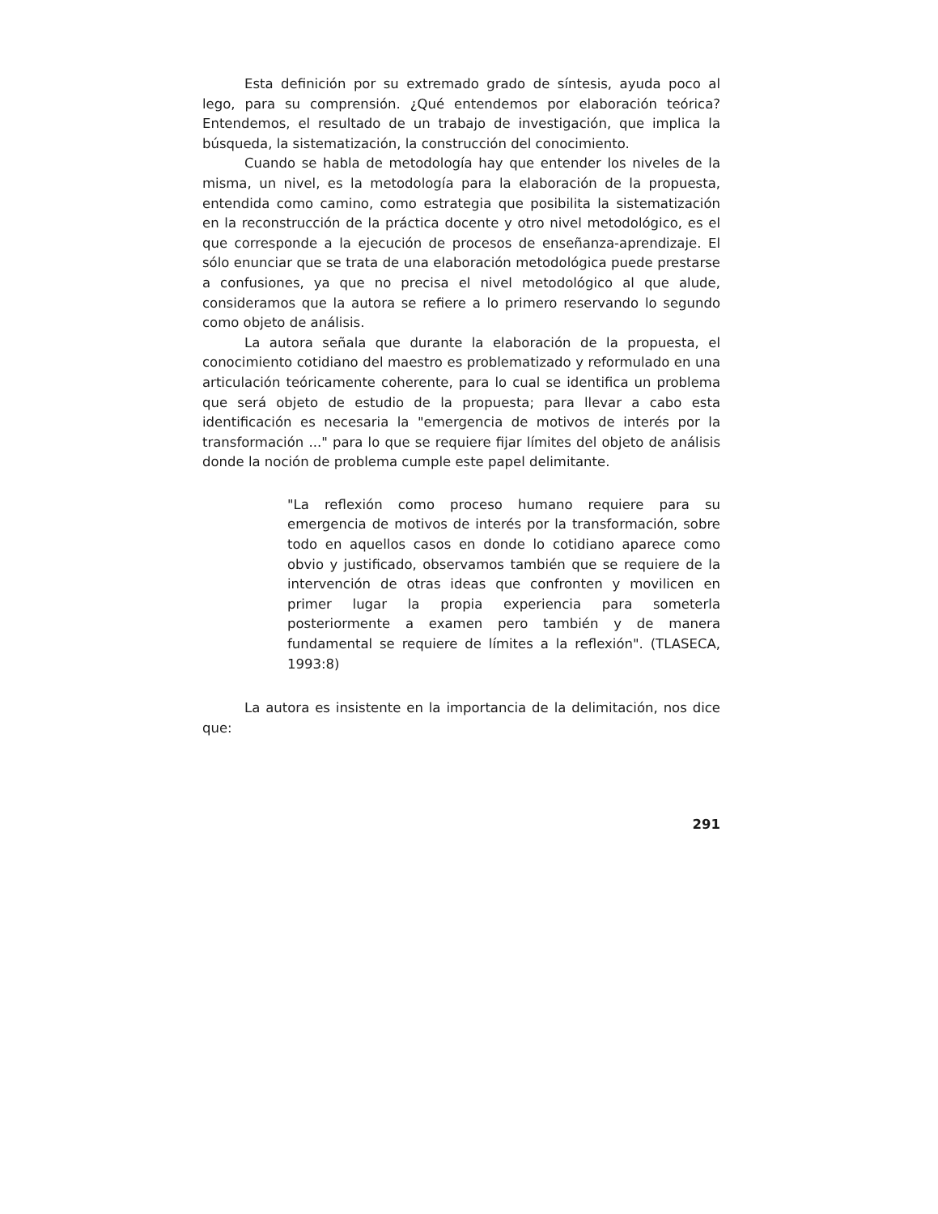Esta definición por su extremado grado de síntesis, ayuda poco al lego, para su comprensión. ¿Qué entendemos por elaboración teórica? Entendemos, el resultado de un trabajo de investigación, que implica la búsqueda, la sistematización, la construcción del conocimiento.
Cuando se habla de metodología hay que entender los niveles de la misma, un nivel, es la metodología para la elaboración de la propuesta, entendida como camino, como estrategia que posibilita la sistematización en la reconstrucción de la práctica docente y otro nivel metodológico, es el que corresponde a la ejecución de procesos de enseñanza-aprendizaje. El sólo enunciar que se trata de una elaboración metodológica puede prestarse a confusiones, ya que no precisa el nivel metodológico al que alude, consideramos que la autora se refiere a lo primero reservando lo segundo como objeto de análisis.
La autora señala que durante la elaboración de la propuesta, el conocimiento cotidiano del maestro es problematizado y reformulado en una articulación teóricamente coherente, para lo cual se identifica un problema que será objeto de estudio de la propuesta; para llevar a cabo esta identificación es necesaria la "emergencia de motivos de interés por la transformación ..." para lo que se requiere fijar límites del objeto de análisis donde la noción de problema cumple este papel delimitante.
"La reflexión como proceso humano requiere para su emergencia de motivos de interés por la transformación, sobre todo en aquellos casos en donde lo cotidiano aparece como obvio y justificado, observamos también que se requiere de la intervención de otras ideas que confronten y movilicen en primer lugar la propia experiencia para someterla posteriormente a examen pero también y de manera fundamental se requiere de límites a la reflexión". (TLASECA, 1993:8)
La autora es insistente en la importancia de la delimitación, nos dice que:
291